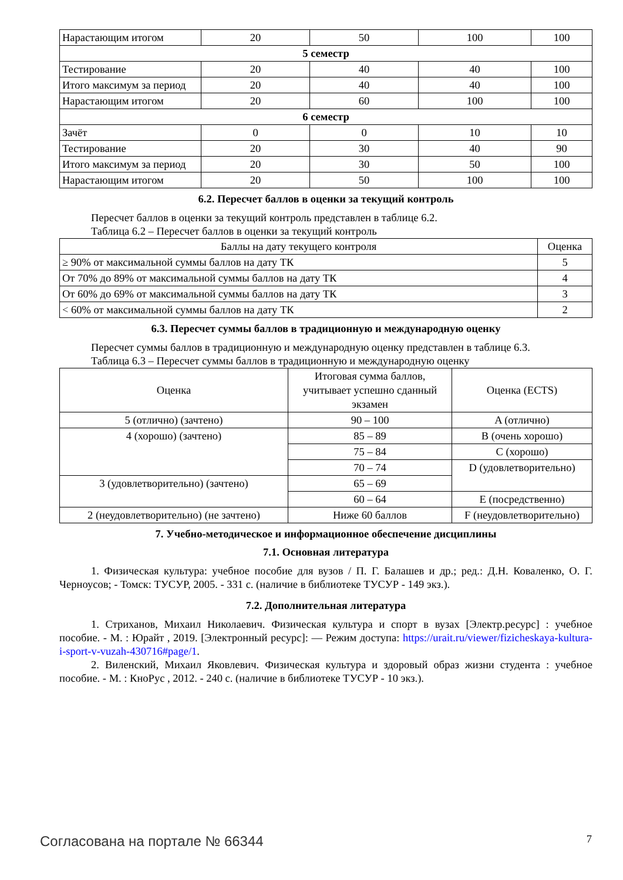| Нарастающим итогом | 20 | 50 | 100 | 100 |
| 5 семестр | | | | |
| Тестирование | 20 | 40 | 40 | 100 |
| Итого максимум за период | 20 | 40 | 40 | 100 |
| Нарастающим итогом | 20 | 60 | 100 | 100 |
| 6 семестр | | | | |
| Зачёт | 0 | 0 | 10 | 10 |
| Тестирование | 20 | 30 | 40 | 90 |
| Итого максимум за период | 20 | 30 | 50 | 100 |
| Нарастающим итогом | 20 | 50 | 100 | 100 |
6.2. Пересчет баллов в оценки за текущий контроль
Пересчет баллов в оценки за текущий контроль представлен в таблице 6.2.
Таблица 6.2 – Пересчет баллов в оценки за текущий контроль
| Баллы на дату текущего контроля | Оценка |
| --- | --- |
| ≥ 90% от максимальной суммы баллов на дату ТК | 5 |
| От 70% до 89% от максимальной суммы баллов на дату ТК | 4 |
| От 60% до 69% от максимальной суммы баллов на дату ТК | 3 |
| < 60% от максимальной суммы баллов на дату ТК | 2 |
6.3. Пересчет суммы баллов в традиционную и международную оценку
Пересчет суммы баллов в традиционную и международную оценку представлен в таблице 6.3.
Таблица 6.3 – Пересчет суммы баллов в традиционную и международную оценку
| Оценка | Итоговая сумма баллов, учитывает успешно сданный экзамен | Оценка (ECTS) |
| --- | --- | --- |
| 5 (отлично) (зачтено) | 90 – 100 | A (отлично) |
| 4 (хорошо) (зачтено) | 85 – 89 | B (очень хорошо) |
| | 75 – 84 | C (хорошо) |
| | 70 – 74 | D (удовлетворительно) |
| 3 (удовлетворительно) (зачтено) | 65 – 69 | |
| | 60 – 64 | E (посредственно) |
| 2 (неудовлетворительно) (не зачтено) | Ниже 60 баллов | F (неудовлетворительно) |
7. Учебно-методическое и информационное обеспечение дисциплины
7.1. Основная литература
1. Физическая культура: учебное пособие для вузов / П. Г. Балашев и др.; ред.: Д.Н. Коваленко, О. Г. Черноусов; - Томск: ТУСУР, 2005. - 331 с. (наличие в библиотеке ТУСУР - 149 экз.).
7.2. Дополнительная литература
1. Стриханов, Михаил Николаевич. Физическая культура и спорт в вузах [Электр.ресурс] : учебное пособие. - М. : Юрайт , 2019. [Электронный ресурс]: — Режим доступа: https://urait.ru/viewer/fizicheskaya-kultura-i-sport-v-vuzah-430716#page/1.
2. Виленский, Михаил Яковлевич. Физическая культура и здоровый образ жизни студента : учебное пособие. - М. : КноРус , 2012. - 240 с. (наличие в библиотеке ТУСУР - 10 экз.).
Согласована на портале № 66344 7